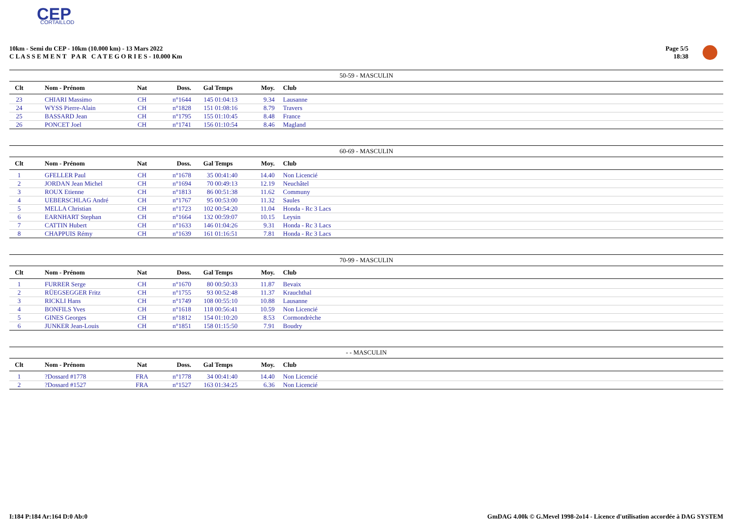CEP
CORTAILLOD
10km - Semi du CEP - 10km (10.000 km) - 13 Mars 2022
C L A S S E M E N T P A R C A T E G O R I E S - 10.000 Km
Page 5/5
18:38
50-59 - MASCULIN
| Clt | Nom - Prénom | Nat | Doss. | Gal | Temps | Moy. | Club |
| --- | --- | --- | --- | --- | --- | --- | --- |
| 23 | CHIARI Massimo | CH | n°1644 | 145 | 01:04:13 | 9.34 | Lausanne |
| 24 | WYSS Pierre-Alain | CH | n°1828 | 151 | 01:08:16 | 8.79 | Travers |
| 25 | BASSARD Jean | CH | n°1795 | 155 | 01:10:45 | 8.48 | France |
| 26 | PONCET Joel | CH | n°1741 | 156 | 01:10:54 | 8.46 | Magland |
60-69 - MASCULIN
| Clt | Nom - Prénom | Nat | Doss. | Gal | Temps | Moy. | Club |
| --- | --- | --- | --- | --- | --- | --- | --- |
| 1 | GFELLER Paul | CH | n°1678 | 35 | 00:41:40 | 14.40 | Non Licencié |
| 2 | JORDAN Jean Michel | CH | n°1694 | 70 | 00:49:13 | 12.19 | Neuchâtel |
| 3 | ROUX Etienne | CH | n°1813 | 86 | 00:51:38 | 11.62 | Communy |
| 4 | UEBERSCHLAG André | CH | n°1767 | 95 | 00:53:00 | 11.32 | Saules |
| 5 | MELLA Christian | CH | n°1723 | 102 | 00:54:20 | 11.04 | Honda - Rc 3 Lacs |
| 6 | EARNHART Stephan | CH | n°1664 | 132 | 00:59:07 | 10.15 | Leysin |
| 7 | CATTIN Hubert | CH | n°1633 | 146 | 01:04:26 | 9.31 | Honda - Rc 3 Lacs |
| 8 | CHAPPUIS Rémy | CH | n°1639 | 161 | 01:16:51 | 7.81 | Honda - Rc 3 Lacs |
70-99 - MASCULIN
| Clt | Nom - Prénom | Nat | Doss. | Gal | Temps | Moy. | Club |
| --- | --- | --- | --- | --- | --- | --- | --- |
| 1 | FURRER Serge | CH | n°1670 | 80 | 00:50:33 | 11.87 | Bevaix |
| 2 | RÜEGSEGGER Fritz | CH | n°1755 | 93 | 00:52:48 | 11.37 | Krauchthal |
| 3 | RICKLI Hans | CH | n°1749 | 108 | 00:55:10 | 10.88 | Lausanne |
| 4 | BONFILS Yves | CH | n°1618 | 118 | 00:56:41 | 10.59 | Non Licencié |
| 5 | GINES Georges | CH | n°1812 | 154 | 01:10:20 | 8.53 | Cormondrèche |
| 6 | JUNKER Jean-Louis | CH | n°1851 | 158 | 01:15:50 | 7.91 | Boudry |
- - MASCULIN
| Clt | Nom - Prénom | Nat | Doss. | Gal | Temps | Moy. | Club |
| --- | --- | --- | --- | --- | --- | --- | --- |
| 1 | ?Dossard #1778 | FRA | n°1778 | 34 | 00:41:40 | 14.40 | Non Licencié |
| 2 | ?Dossard #1527 | FRA | n°1527 | 163 | 01:34:25 | 6.36 | Non Licencié |
I:184 P:184 Ar:164 D:0 Ab:0 GmDAG 4.00k © G.Mevel 1998-2o14 - Licence d'utilisation accordée à DAG SYSTEM